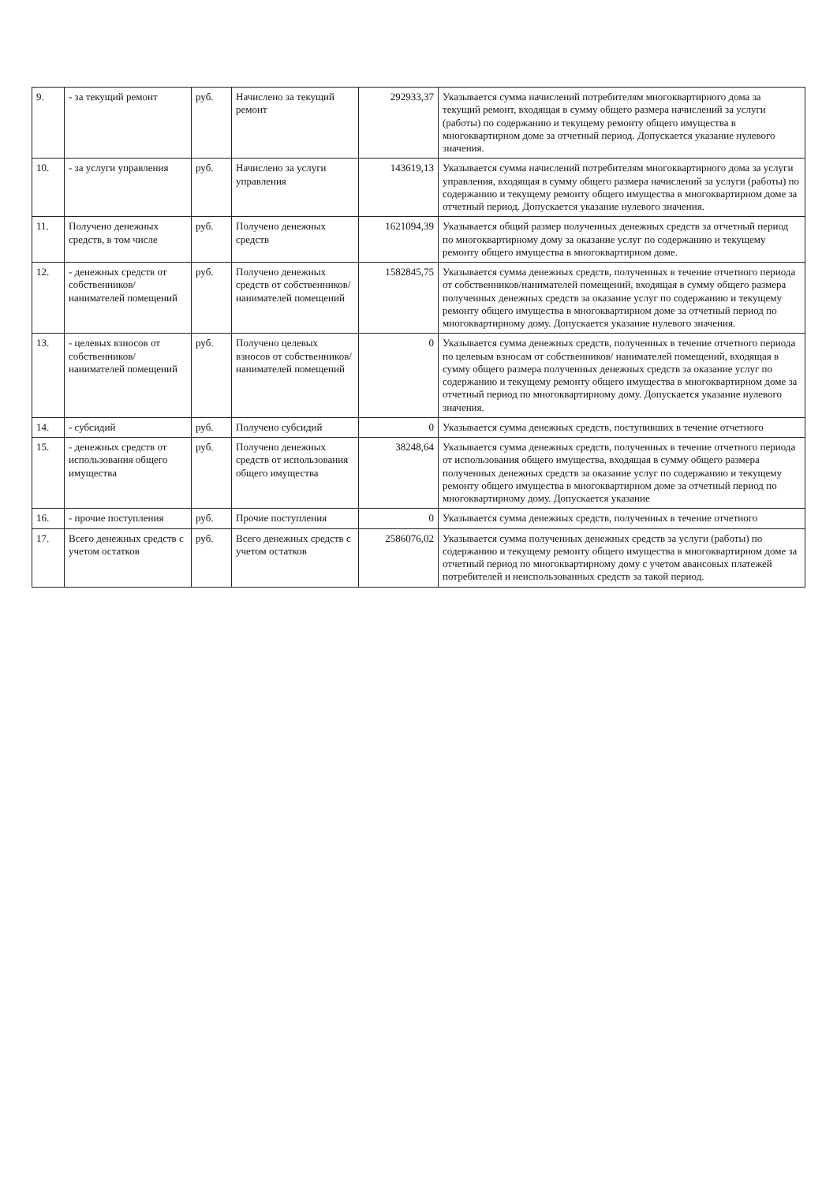| 9. | - за текущий ремонт | руб. | Начислено за текущий ремонт | 292933,37 | Указывается сумма начислений потребителям многоквартирного дома за текущий ремонт, входящая в сумму общего размера начислений за услуги (работы) по содержанию и текущему ремонту общего имущества в многоквартирном доме за отчетный период. Допускается указание нулевого значения. |
| 10. | - за услуги управления | руб. | Начислено за услуги управления | 143619,13 | Указывается сумма начислений потребителям многоквартирного дома за услуги управления, входящая в сумму общего размера начислений за услуги (работы) по содержанию и текущему ремонту общего имущества в многоквартирном доме за отчетный период. Допускается указание нулевого значения. |
| 11. | Получено денежных средств, в том числе | руб. | Получено денежных средств | 1621094,39 | Указывается общий размер полученных денежных средств за отчетный период по многоквартирному дому за оказание услуг по содержанию и текущему ремонту общего имущества в многоквартирном доме. |
| 12. | - денежных средств от собственников/ нанимателей помещений | руб. | Получено денежных средств от собственников/нанимателей помещений | 1582845,75 | Указывается сумма денежных средств, полученных в течение отчетного периода от собственников/нанимателей помещений, входящая в сумму общего размера полученных денежных средств за оказание услуг по содержанию и текущему ремонту общего имущества в многоквартирном доме за отчетный период по многоквартирному дому. Допускается указание нулевого значения. |
| 13. | - целевых взносов от собственников/ нанимателей помещений | руб. | Получено целевых взносов от собственников/нанимателей помещений | 0 | Указывается сумма денежных средств, полученных в течение отчетного периода по целевым взносам от собственников/ нанимателей помещений, входящая в сумму общего размера полученных денежных средств за оказание услуг по содержанию и текущему ремонту общего имущества в многоквартирном доме за отчетный период по многоквартирному дому. Допускается указание нулевого значения. |
| 14. | - субсидий | руб. | Получено субсидий | 0 | Указывается сумма денежных средств, поступивших в течение отчетного |
| 15. | - денежных средств от использования общего имущества | руб. | Получено денежных средств от использования общего имущества | 38248,64 | Указывается сумма денежных средств, полученных в течение отчетного периода от использования общего имущества, входящая в сумму общего размера полученных денежных средств за оказание услуг по содержанию и текущему ремонту общего имущества в многоквартирном доме за отчетный период по многоквартирному дому. Допускается указание |
| 16. | - прочие поступления | руб. | Прочие поступления | 0 | Указывается сумма денежных средств, полученных в течение отчетного |
| 17. | Всего денежных средств с учетом остатков | руб. | Всего денежных средств с учетом остатков | 2586076,02 | Указывается сумма полученных денежных средств за услуги (работы) по содержанию и текущему ремонту общего имущества в многоквартирном доме за отчетный период по многоквартирному дому с учетом авансовых платежей потребителей и неиспользованных средств за такой период. |